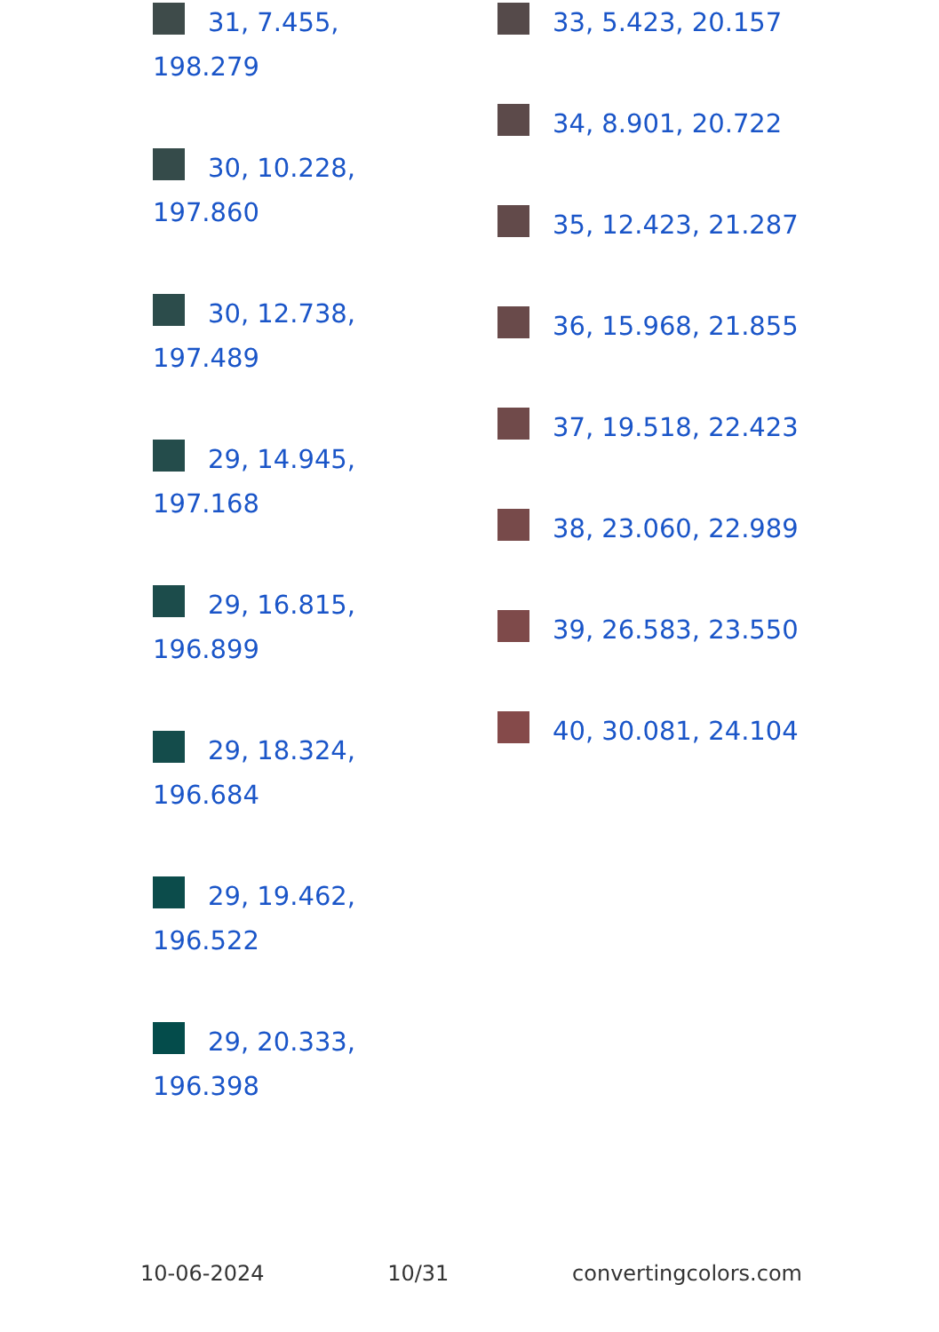31, 7.455, 198.279
30, 10.228, 197.860
30, 12.738, 197.489
29, 14.945, 197.168
29, 16.815, 196.899
29, 18.324, 196.684
29, 19.462, 196.522
29, 20.333, 196.398
33, 5.423, 20.157
34, 8.901, 20.722
35, 12.423, 21.287
36, 15.968, 21.855
37, 19.518, 22.423
38, 23.060, 22.989
39, 26.583, 23.550
40, 30.081, 24.104
10-06-2024 10/31 convertingcolors.com